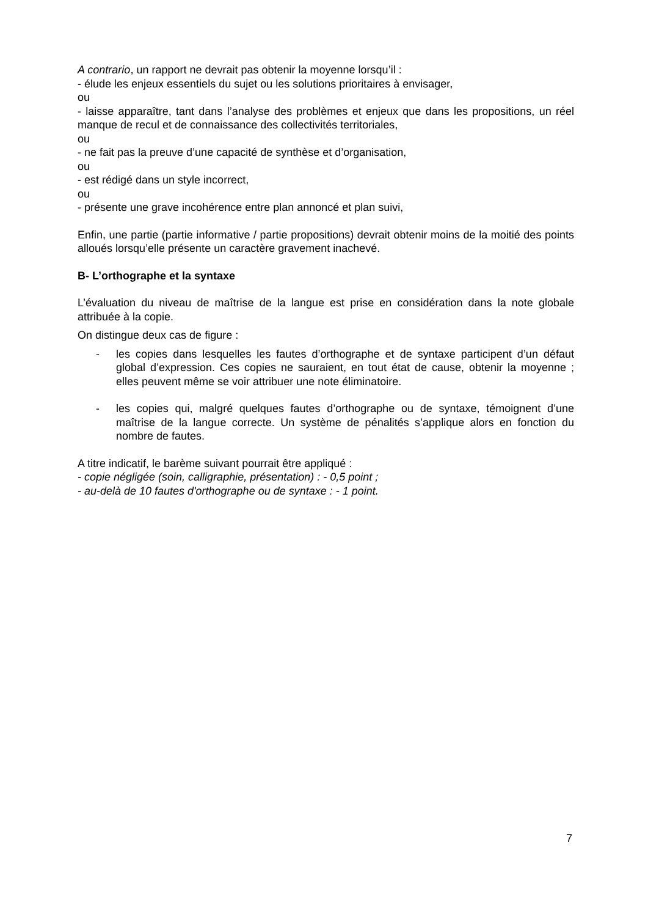A contrario, un rapport ne devrait pas obtenir la moyenne lorsqu’il :
- élude les enjeux essentiels du sujet ou les solutions prioritaires à envisager,
ou
- laisse apparaître, tant dans l’analyse des problèmes et enjeux que dans les propositions, un réel manque de recul et de connaissance des collectivités territoriales,
ou
- ne fait pas la preuve d’une capacité de synthèse et d’organisation,
ou
- est rédigé dans un style incorrect,
ou
- présente une grave incohérence entre plan annoncé et plan suivi,
Enfin, une partie (partie informative / partie propositions) devrait obtenir moins de la moitié des points alloués lorsqu’elle présente un caractère gravement inachevé.
B- L’orthographe et la syntaxe
L’évaluation du niveau de maîtrise de la langue est prise en considération dans la note globale attribuée à la copie.
On distingue deux cas de figure :
- les copies dans lesquelles les fautes d’orthographe et de syntaxe participent d’un défaut global d’expression. Ces copies ne sauraient, en tout état de cause, obtenir la moyenne ; elles peuvent même se voir attribuer une note éliminatoire.
- les copies qui, malgré quelques fautes d’orthographe ou de syntaxe, témoignent d’une maîtrise de la langue correcte. Un système de pénalités s’applique alors en fonction du nombre de fautes.
A titre indicatif, le barème suivant pourrait être appliqué :
- copie négligée (soin, calligraphie, présentation) : - 0,5 point ;
- au-delà de 10 fautes d'orthographe ou de syntaxe : - 1 point.
7